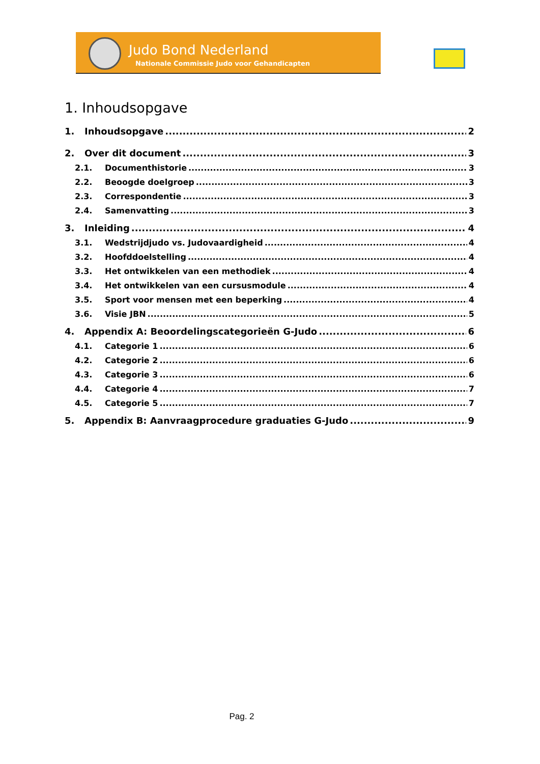Judo Bond Nederland
Nationale Commissie Judo voor Gehandicapten
1. Inhoudsopgave
1. Inhoudsopgave 2
2. Over dit document 3
2.1. Documenthistorie 3
2.2. Beoogde doelgroep 3
2.3. Correspondentie 3
2.4. Samenvatting 3
3. Inleiding 4
3.1. Wedstrijdjudo vs. Judovaardigheid 4
3.2. Hoofddoelstelling 4
3.3. Het ontwikkelen van een methodiek 4
3.4. Het ontwikkelen van een cursusmodule 4
3.5. Sport voor mensen met een beperking 4
3.6. Visie JBN 5
4. Appendix A: Beoordelingscategorieën G-Judo 6
4.1. Categorie 1 6
4.2. Categorie 2 6
4.3. Categorie 3 6
4.4. Categorie 4 7
4.5. Categorie 5 7
5. Appendix B: Aanvraagprocedure graduaties G-Judo 9
Pag. 2